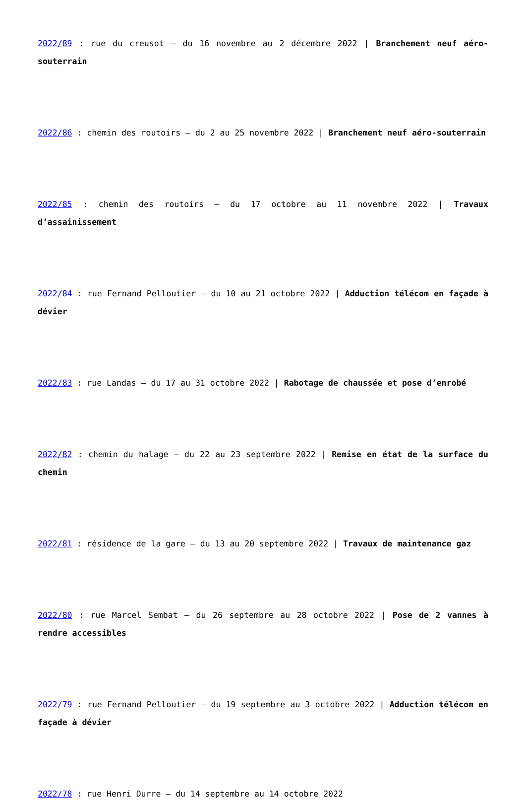2022/89 : rue du creusot – du 16 novembre au 2 décembre 2022 | Branchement neuf aéro-souterrain
2022/86 : chemin des routoirs – du 2 au 25 novembre 2022 | Branchement neuf aéro-souterrain
2022/85 : chemin des routoirs – du 17 octobre au 11 novembre 2022 | Travaux d’assainissement
2022/84 : rue Fernand Pelloutier – du 10 au 21 octobre 2022 | Adduction télécom en façade à dévier
2022/83 : rue Landas – du 17 au 31 octobre 2022 | Rabotage de chaussée et pose d’enrobé
2022/82 : chemin du halage – du 22 au 23 septembre 2022 | Remise en état de la surface du chemin
2022/81 : résidence de la gare – du 13 au 20 septembre 2022 | Travaux de maintenance gaz
2022/80 : rue Marcel Sembat – du 26 septembre au 28 octobre 2022 | Pose de 2 vannes à rendre accessibles
2022/79 : rue Fernand Pelloutier – du 19 septembre au 3 octobre 2022 | Adduction télécom en façade à dévier
2022/78 : rue Henri Durre – du 14 septembre au 14 octobre 2022